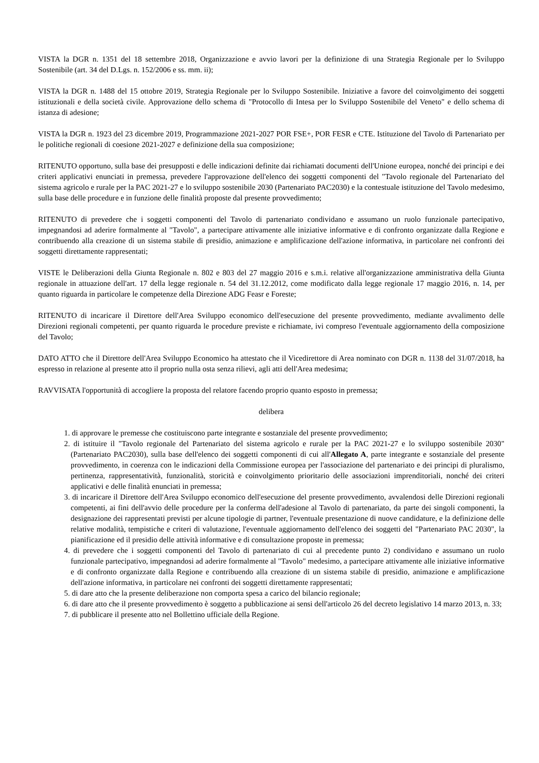VISTA la DGR n. 1351 del 18 settembre 2018, Organizzazione e avvio lavori per la definizione di una Strategia Regionale per lo Sviluppo Sostenibile (art. 34 del D.Lgs. n. 152/2006 e ss. mm. ii);
VISTA la DGR n. 1488 del 15 ottobre 2019, Strategia Regionale per lo Sviluppo Sostenibile. Iniziative a favore del coinvolgimento dei soggetti istituzionali e della società civile. Approvazione dello schema di "Protocollo di Intesa per lo Sviluppo Sostenibile del Veneto" e dello schema di istanza di adesione;
VISTA la DGR n. 1923 del 23 dicembre 2019, Programmazione 2021-2027 POR FSE+, POR FESR e CTE. Istituzione del Tavolo di Partenariato per le politiche regionali di coesione 2021-2027 e definizione della sua composizione;
RITENUTO opportuno, sulla base dei presupposti e delle indicazioni definite dai richiamati documenti dell'Unione europea, nonché dei principi e dei criteri applicativi enunciati in premessa, prevedere l'approvazione dell'elenco dei soggetti componenti del "Tavolo regionale del Partenariato del sistema agricolo e rurale per la PAC 2021-27 e lo sviluppo sostenibile 2030 (Partenariato PAC2030) e la contestuale istituzione del Tavolo medesimo, sulla base delle procedure e in funzione delle finalità proposte dal presente provvedimento;
RITENUTO di prevedere che i soggetti componenti del Tavolo di partenariato condividano e assumano un ruolo funzionale partecipativo, impegnandosi ad aderire formalmente al "Tavolo", a partecipare attivamente alle iniziative informative e di confronto organizzate dalla Regione e contribuendo alla creazione di un sistema stabile di presidio, animazione e amplificazione dell'azione informativa, in particolare nei confronti dei soggetti direttamente rappresentati;
VISTE le Deliberazioni della Giunta Regionale n. 802 e 803 del 27 maggio 2016 e s.m.i. relative all'organizzazione amministrativa della Giunta regionale in attuazione dell'art. 17 della legge regionale n. 54 del 31.12.2012, come modificato dalla legge regionale 17 maggio 2016, n. 14, per quanto riguarda in particolare le competenze della Direzione ADG Feasr e Foreste;
RITENUTO di incaricare il Direttore dell'Area Sviluppo economico dell'esecuzione del presente provvedimento, mediante avvalimento delle Direzioni regionali competenti, per quanto riguarda le procedure previste e richiamate, ivi compreso l'eventuale aggiornamento della composizione del Tavolo;
DATO ATTO che il Direttore dell'Area Sviluppo Economico ha attestato che il Vicedirettore di Area nominato con DGR n. 1138 del 31/07/2018, ha espresso in relazione al presente atto il proprio nulla osta senza rilievi, agli atti dell'Area medesima;
RAVVISATA l'opportunità di accogliere la proposta del relatore facendo proprio quanto esposto in premessa;
delibera
1. di approvare le premesse che costituiscono parte integrante e sostanziale del presente provvedimento;
2. di istituire il "Tavolo regionale del Partenariato del sistema agricolo e rurale per la PAC 2021-27 e lo sviluppo sostenibile 2030" (Partenariato PAC2030), sulla base dell'elenco dei soggetti componenti di cui all'Allegato A, parte integrante e sostanziale del presente provvedimento, in coerenza con le indicazioni della Commissione europea per l'associazione del partenariato e dei principi di pluralismo, pertinenza, rappresentatività, funzionalità, storicità e coinvolgimento prioritario delle associazioni imprenditoriali, nonché dei criteri applicativi e delle finalità enunciati in premessa;
3. di incaricare il Direttore dell'Area Sviluppo economico dell'esecuzione del presente provvedimento, avvalendosi delle Direzioni regionali competenti, ai fini dell'avvio delle procedure per la conferma dell'adesione al Tavolo di partenariato, da parte dei singoli componenti, la designazione dei rappresentati previsti per alcune tipologie di partner, l'eventuale presentazione di nuove candidature, e la definizione delle relative modalità, tempistiche e criteri di valutazione, l'eventuale aggiornamento dell'elenco dei soggetti del "Partenariato PAC 2030", la pianificazione ed il presidio delle attività informative e di consultazione proposte in premessa;
4. di prevedere che i soggetti componenti del Tavolo di partenariato di cui al precedente punto 2) condividano e assumano un ruolo funzionale partecipativo, impegnandosi ad aderire formalmente al "Tavolo" medesimo, a partecipare attivamente alle iniziative informative e di confronto organizzate dalla Regione e contribuendo alla creazione di un sistema stabile di presidio, animazione e amplificazione dell'azione informativa, in particolare nei confronti dei soggetti direttamente rappresentati;
5. di dare atto che la presente deliberazione non comporta spesa a carico del bilancio regionale;
6. di dare atto che il presente provvedimento è soggetto a pubblicazione ai sensi dell'articolo 26 del decreto legislativo 14 marzo 2013, n. 33;
7. di pubblicare il presente atto nel Bollettino ufficiale della Regione.